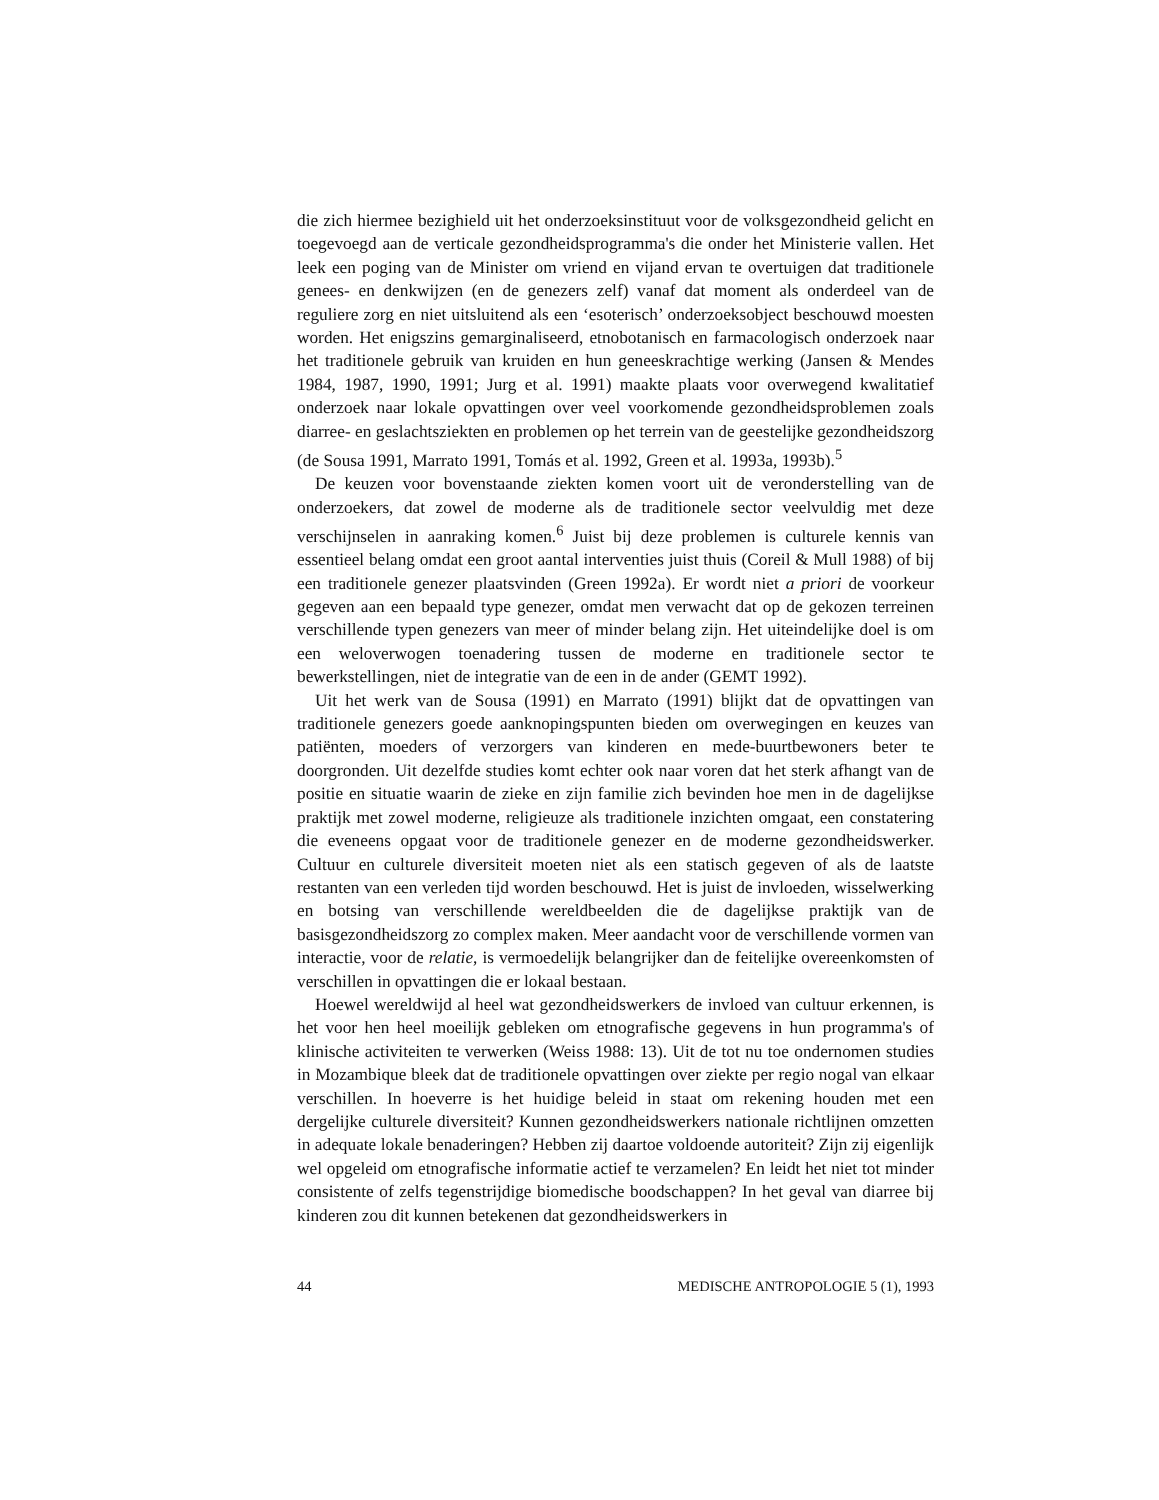die zich hiermee bezighield uit het onderzoeksinstituut voor de volksgezondheid gelicht en toegevoegd aan de verticale gezondheidsprogramma's die onder het Ministerie vallen. Het leek een poging van de Minister om vriend en vijand ervan te overtuigen dat traditionele genees- en denkwijzen (en de genezers zelf) vanaf dat moment als onderdeel van de reguliere zorg en niet uitsluitend als een ‘esoterisch’ onderzoeksobject beschouwd moesten worden. Het enigszins gemarginaliseerd, etnobotanisch en farmacologisch onderzoek naar het traditionele gebruik van kruiden en hun geneeskrachtige werking (Jansen & Mendes 1984, 1987, 1990, 1991; Jurg et al. 1991) maakte plaats voor overwegend kwalitatief onderzoek naar lokale opvattingen over veel voorkomende gezondheidsproblemen zoals diarree- en geslachtsziekten en problemen op het terrein van de geestelijke gezondheidszorg (de Sousa 1991, Marrato 1991, Tomás et al. 1992, Green et al. 1993a, 1993b).<sup>5</sup>
De keuzen voor bovenstaande ziekten komen voort uit de veronderstelling van de onderzoekers, dat zowel de moderne als de traditionele sector veelvuldig met deze verschijnselen in aanraking komen.<sup>6</sup> Juist bij deze problemen is culturele kennis van essentieel belang omdat een groot aantal interventies juist thuis (Coreil & Mull 1988) of bij een traditionele genezer plaatsvinden (Green 1992a). Er wordt niet a priori de voorkeur gegeven aan een bepaald type genezer, omdat men verwacht dat op de gekozen terreinen verschillende typen genezers van meer of minder belang zijn. Het uiteindelijke doel is om een weloverwogen toenadering tussen de moderne en traditionele sector te bewerkstellingen, niet de integratie van de een in de ander (GEMT 1992).
Uit het werk van de Sousa (1991) en Marrato (1991) blijkt dat de opvattingen van traditionele genezers goede aanknopingspunten bieden om overwegingen en keuzes van patiënten, moeders of verzorgers van kinderen en mede-buurtbewoners beter te doorgronden. Uit dezelfde studies komt echter ook naar voren dat het sterk afhangt van de positie en situatie waarin de zieke en zijn familie zich bevinden hoe men in de dagelijkse praktijk met zowel moderne, religieuze als traditionele inzichten omgaat, een constatering die eveneens opgaat voor de traditionele genezer en de moderne gezondheidswerker. Cultuur en culturele diversiteit moeten niet als een statisch gegeven of als de laatste restanten van een verleden tijd worden beschouwd. Het is juist de invloeden, wisselwerking en botsing van verschillende wereldbeelden die de dagelijkse praktijk van de basisgezondheidszorg zo complex maken. Meer aandacht voor de verschillende vormen van interactie, voor de relatie, is vermoedelijk belangrijker dan de feitelijke overeenkomsten of verschillen in opvattingen die er lokaal bestaan.
Hoewel wereldwijd al heel wat gezondheidswerkers de invloed van cultuur erkennen, is het voor hen heel moeilijk gebleken om etnografische gegevens in hun programma's of klinische activiteiten te verwerken (Weiss 1988: 13). Uit de tot nu toe ondernomen studies in Mozambique bleek dat de traditionele opvattingen over ziekte per regio nogal van elkaar verschillen. In hoeverre is het huidige beleid in staat om rekening houden met een dergelijke culturele diversiteit? Kunnen gezondheidswerkers nationale richtlijnen omzetten in adequate lokale benaderingen? Hebben zij daartoe voldoende autoriteit? Zijn zij eigenlijk wel opgeleid om etnografische informatie actief te verzamelen? En leidt het niet tot minder consistente of zelfs tegenstrijdige biomedische boodschappen? In het geval van diarree bij kinderen zou dit kunnen betekenen dat gezondheidswerkers in
44 MEDISCHE ANTROPOLOGIE 5 (1), 1993